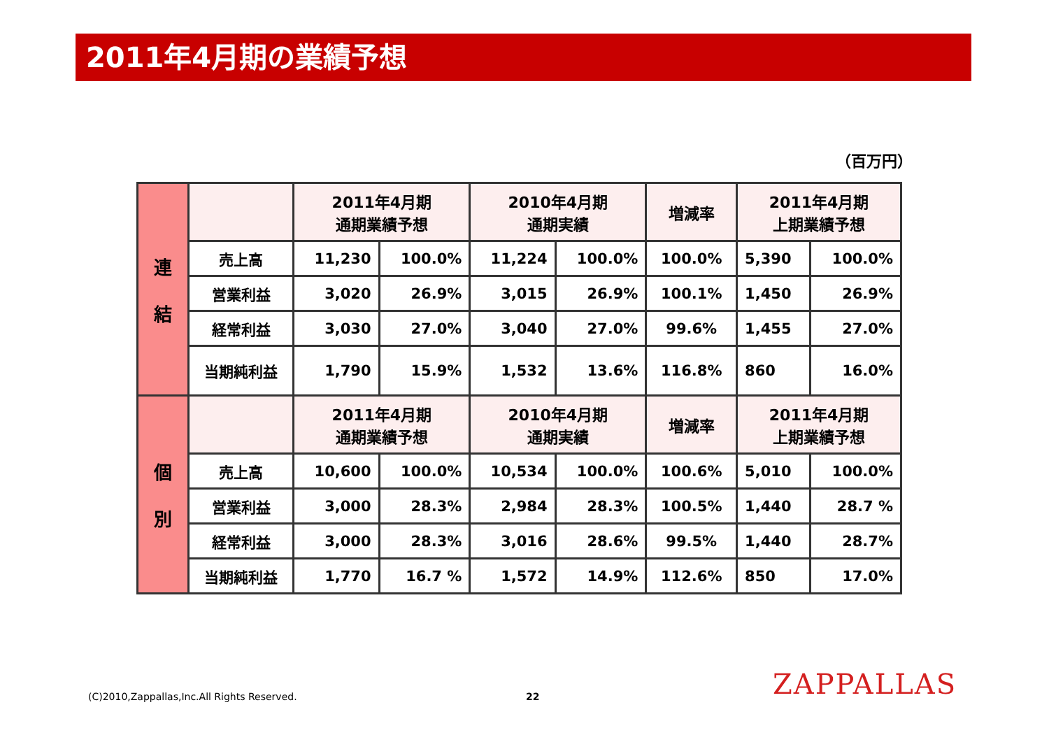2011年4月期の業績予想
（百万円）
| 連 結 | | 2011年4月期 通期業績予想 | | 2010年4月期 通期実績 | | 増減率 | 2011年4月期 上期業績予想 | |
| | 売上高 | 11,230 | 100.0% | 11,224 | 100.0% | 100.0% | 5,390 | 100.0% |
| | 営業利益 | 3,020 | 26.9% | 3,015 | 26.9% | 100.1% | 1,450 | 26.9% |
| | 経常利益 | 3,030 | 27.0% | 3,040 | 27.0% | 99.6% | 1,455 | 27.0% |
| | 当期純利益 | 1,790 | 15.9% | 1,532 | 13.6% | 116.8% | 860 | 16.0% |
| 個 別 | | 2011年4月期 通期業績予想 | | 2010年4月期 通期実績 | | 増減率 | 2011年4月期 上期業績予想 | |
| | 売上高 | 10,600 | 100.0% | 10,534 | 100.0% | 100.6% | 5,010 | 100.0% |
| | 営業利益 | 3,000 | 28.3% | 2,984 | 28.3% | 100.5% | 1,440 | 28.7 % |
| | 経常利益 | 3,000 | 28.3% | 3,016 | 28.6% | 99.5% | 1,440 | 28.7% |
| | 当期純利益 | 1,770 | 16.7 % | 1,572 | 14.9% | 112.6% | 850 | 17.0% |
(C)2010,Zappallas,Inc.All Rights Reserved.
22 ZAPPALLAS